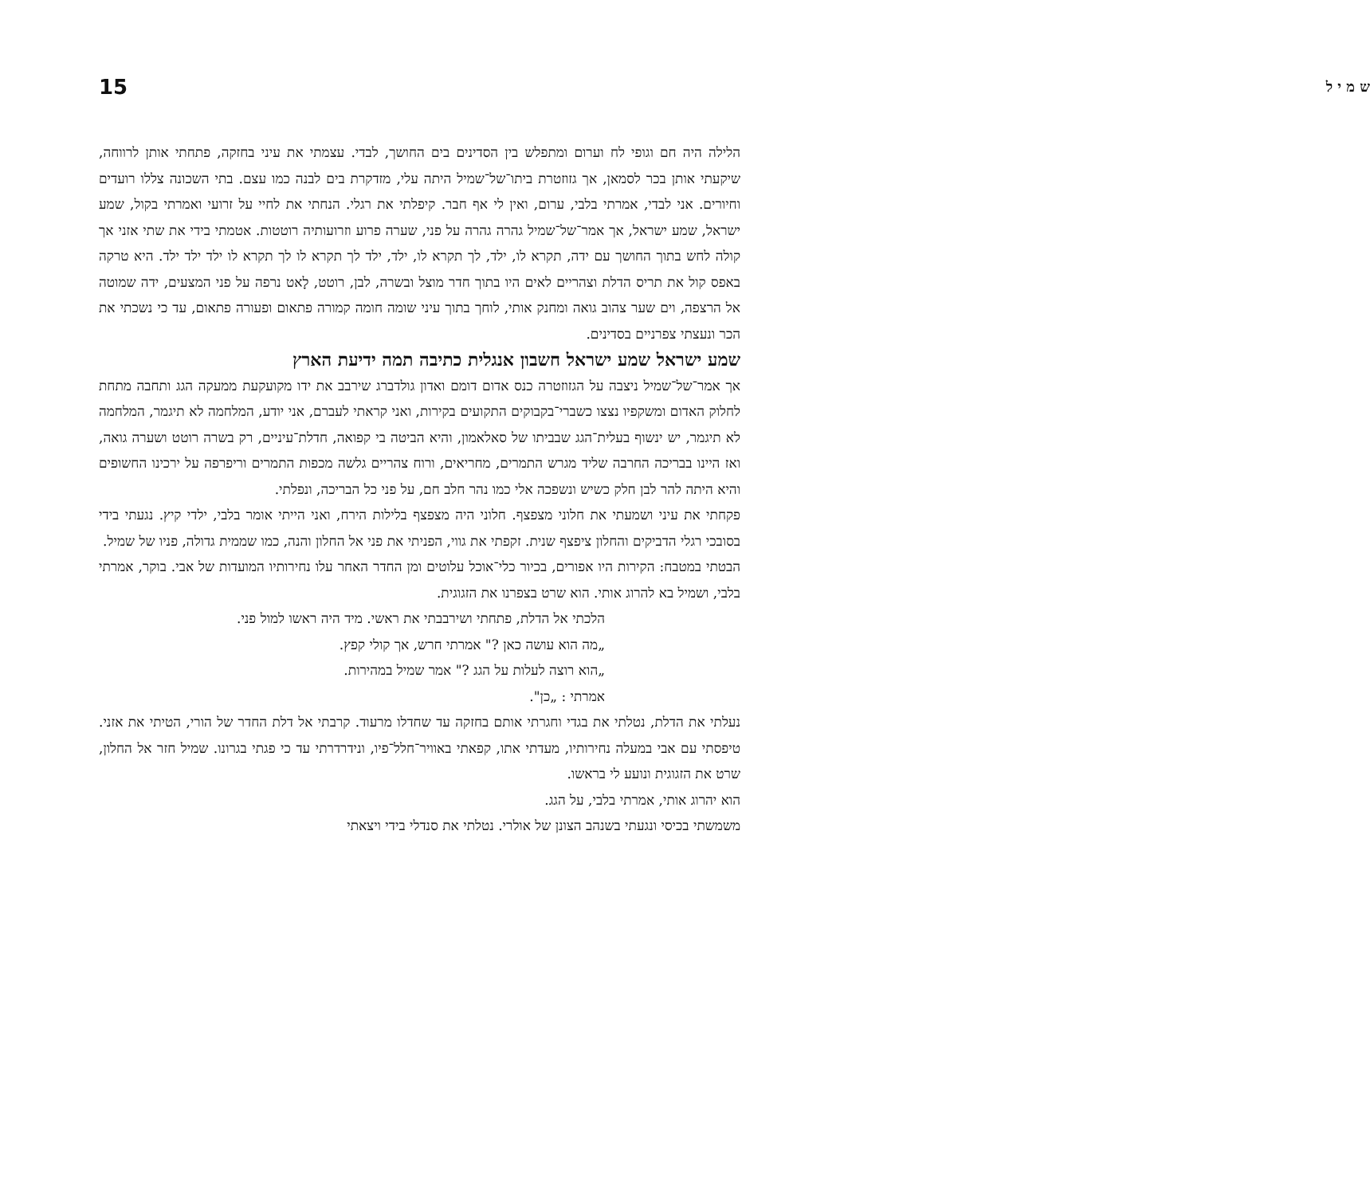ש מ י ל 15
הלילה היה חם וגופי לח וערום ומתפלש בין הסדינים בים החושך, לבדי. עצמתי את עיני בחזקה, פתחתי אותן לרווחה, שיקעתי אותן בכר לסמאן, אך גזוזטרת ביתו־של־שמיל היתה עלי, מזדקרת בים לבנה כמו עצם. בתי השכונה צללו רועדים וחיורים. אני לבדי, אמרתי בלבי, ערום, ואין לי אף חבר. קיפלתי את רגלי. הנחתי את לחיי על זרועי ואמרתי בקול, שמע ישראל, שמע ישראל, אך אמר־של־שמיל גהרה גהרה על פני, שערה פרוע וזרועותיה רוטטות. אטמתי בידי את שתי אזני אך קולה לחש בתוך החושך עם ידה, תקרא לו, ילד, לך תקרא לו, ילד, ילד לך תקרא לו לך תקרא לו ילד ילד ילד. היא טרקה באפס קול את תריס הדלת וצהריים לאים היו בתוך חדר מוצל ובשרה, לבן, רוטט, לָאט נרפה על פני המצעים, ידה שמוטה אל הרצפה, וים שער צהוב גואה ומחנק אותי, לוחך בתוך עיני שומה חומה קמורה פתאום ופעורה פתאום, עד כי נשכתי את הכר ונעצתי צפרניים בסדינים.
שמע ישראל שמע ישראל חשבון אנגלית כתיבה תמה ידיעת הארץ
אך אמר־של־שמיל ניצבה על הגזוזטרה כנס אדום דומם ואדון גולדברג שירבב את ידו מקועקעת ממעקה הגג ותחבה מתחת לחלוק האדום ומשקפיו נצצו כשברי־בקבוקים התקועים בקירות, ואני קראתי לעברם, אני יודע, המלחמה לא תיגמר, המלחמה לא תיגמר, יש ינשוף בעלית־הגג שבביתו של סאלאמון, והיא הביטה בי קפואה, חדלת־עיניים, רק בשרה רוטט ושערה גואה, ואז היינו בבריכה החרבה שליד מגרש התמרים, מחריאים, ורוח צהריים גלשה מכפות התמרים וריפרפה על ירכינו החשופים והיא היתה להר לבן חלק כשיש ונשפכה אלי כמו נהר חלב חם, על פני כל הבריכה, ונפלתי.
פקחתי את עיני ושמעתי את חלוני מצפצף. חלוני היה מצפצף בלילות הירח, ואני הייתי אומר בלבי, ילדי קיץ. נגעתי בידי בסובכי רגלי הדביקים והחלון ציפצף שנית. זקפתי את גווי, הפניתי את פני אל החלון והנה, כמו שממית גדולה, פניו של שמיל.
הבטתי במטבח: הקירות היו אפורים, בכיור כלי־אוכל עלוטים ומן החדר האחר עלו נחירותיו המועדות של אבי. בוקר, אמרתי בלבי, ושמיל בא להרוג אותי. הוא שרט בצפרנו את הזגוגית.
הלכתי אל הדלת, פתחתי ושירבבתי את ראשי. מיד היה ראשו למול פני.
„מה הוא עושה כאן ?" אמרתי חרש, אך קולי קפץ.
„הוא רוצה לעלות על הגג ?" אמר שמיל במהירות.
אמרתי : „כן".
נעלתי את הדלת, נטלתי את בגדי וחגרתי אותם בחזקה עד שחדלו מרעוד. קרבתי אל דלת החדר של הורי, הטיתי את אזני. טיפסתי עם אבי במעלה נחירותיו, מעדתי אתו, קפאתי באוויר־חלל־פיו, ונידרדרתי עד כי פגתי בגרונו. שמיל חזר אל החלון, שרט את הזגוגית ונועע לי בראשו.
הוא יהרוג אותי, אמרתי בלבי, על הגג.
משמשתי בכיסי ונגעתי בשנהב הצונן של אולרי. נטלתי את סנדלי בידי ויצאתי